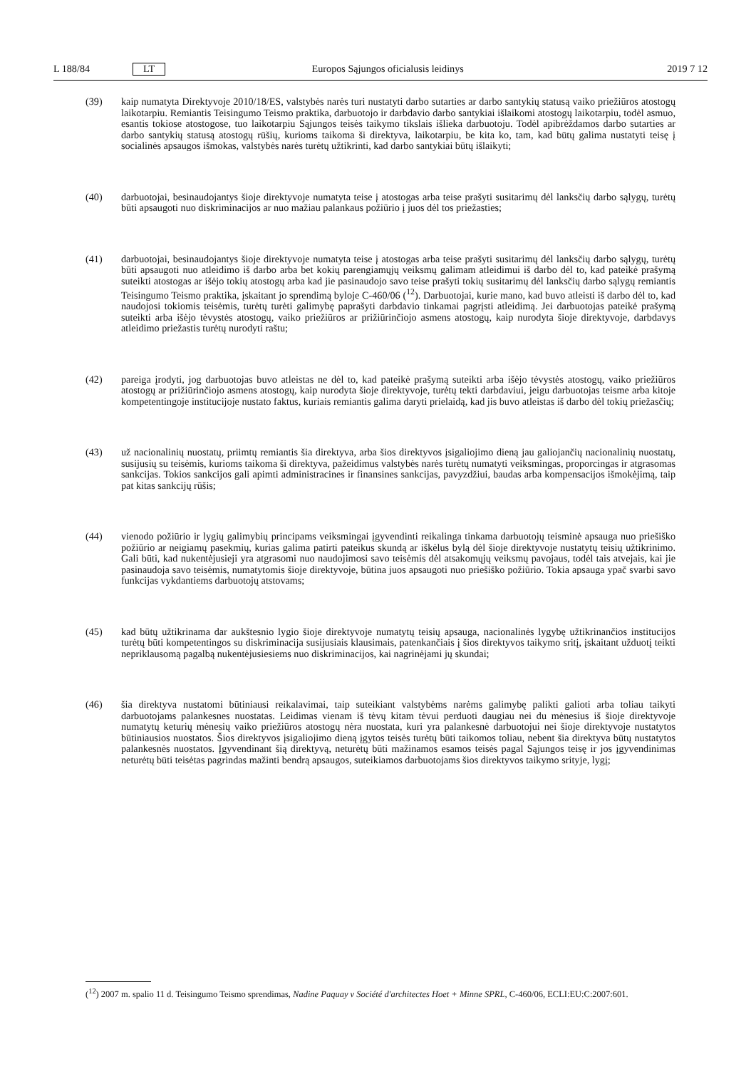L 188/84 LT Europos Sąjungos oficialusis leidinys 2019 7 12
(39) kaip numatyta Direktyvoje 2010/18/ES, valstybės narės turi nustatyti darbo sutarties ar darbo santykių statusą vaiko priežiūros atostogų laikotarpiu. Remiantis Teisingumo Teismo praktika, darbuotojo ir darbdavio darbo santykiai išlaikomi atostogų laikotarpiu, todėl asmuo, esantis tokiose atostogose, tuo laikotarpiu Sąjungos teisės taikymo tikslais išlieka darbuotoju. Todėl apibrėždamos darbo sutarties ar darbo santykių statusą atostogų rūšių, kurioms taikoma ši direktyva, laikotarpiu, be kita ko, tam, kad būtų galima nustatyti teisę į socialinės apsaugos išmokas, valstybės narės turėtų užtikrinti, kad darbo santykiai būtų išlaikyti;
(40) darbuotojai, besinaudojantys šioje direktyvoje numatyta teise į atostogas arba teise prašyti susitarimų dėl lanksčių darbo sąlygų, turėtų būti apsaugoti nuo diskriminacijos ar nuo mažiau palankaus požiūrio į juos dėl tos priežasties;
(41) darbuotojai, besinaudojantys šioje direktyvoje numatyta teise į atostogas arba teise prašyti susitarimų dėl lanksčių darbo sąlygų, turėtų būti apsaugoti nuo atleidimo iš darbo arba bet kokių parengiamųjų veiksmų galimam atleidimui iš darbo dėl to, kad pateikė prašymą suteikti atostogas ar išėjo tokių atostogų arba kad jie pasinaudojo savo teise prašyti tokių susitarimų dėl lanksčių darbo sąlygų remiantis Teisingumo Teismo praktika, įskaitant jo sprendimą byloje C-460/06 (<sup>12</sup>). Darbuotojai, kurie mano, kad buvo atleisti iš darbo dėl to, kad naudojosi tokiomis teisėmis, turėtų turėti galimybę paprašyti darbdavio tinkamai pagrįsti atleidimą. Jei darbuotojas pateikė prašymą suteikti arba išėjo tėvystės atostogų, vaiko priežiūros ar prižiūrinčiojo asmens atostogų, kaip nurodyta šioje direktyvoje, darbdavys atleidimo priežastis turėtų nurodyti raštu;
(42) pareiga įrodyti, jog darbuotojas buvo atleistas ne dėl to, kad pateikė prašymą suteikti arba išėjo tėvystės atostogų, vaiko priežiūros atostogų ar prižiūrinčiojo asmens atostogų, kaip nurodyta šioje direktyvoje, turėtų tekti darbdaviui, jeigu darbuotojas teisme arba kitoje kompetentingoje institucijoje nustato faktus, kuriais remiantis galima daryti prielaidą, kad jis buvo atleistas iš darbo dėl tokių priežasčių;
(43) už nacionalinių nuostatų, priimtų remiantis šia direktyva, arba šios direktyvos įsigaliojimo dieną jau galiojančių nacionalinių nuostatų, susijusių su teisėmis, kurioms taikoma ši direktyva, pažeidimus valstybės narės turėtų numatyti veiksmingas, proporcingas ir atgrasomas sankcijas. Tokios sankcijos gali apimti administracines ir finansines sankcijas, pavyzdžiui, baudas arba kompensacijos išmokėjimą, taip pat kitas sankcijų rūšis;
(44) vienodo požiūrio ir lygių galimybių principams veiksmingai įgyvendinti reikalinga tinkama darbuotojų teisminė apsauga nuo priešiško požiūrio ar neigiamų pasekmių, kurias galima patirti pateikus skundą ar iškėlus bylą dėl šioje direktyvoje nustatytų teisių užtikrinimo. Gali būti, kad nukentėjusieji yra atgrasomi nuo naudojimosi savo teisėmis dėl atsakomųjų veiksmų pavojaus, todėl tais atvejais, kai jie pasinaudoja savo teisėmis, numatytomis šioje direktyvoje, būtina juos apsaugoti nuo priešiško požiūrio. Tokia apsauga ypač svarbi savo funkcijas vykdantiems darbuotojų atstovams;
(45) kad būtų užtikrinama dar aukštesnio lygio šioje direktyvoje numatytų teisių apsauga, nacionalinės lygybę užtikri­nančios institucijos turėtų būti kompetentingos su diskriminacija susijusiais klausimais, patenkančiais į šios direktyvos taikymo sritį, įskaitant užduotį teikti nepriklausomą pagalbą nukentėjusiesiems nuo diskriminacijos, kai nagrinėjami jų skundai;
(46) šia direktyva nustatomi būtiniausi reikalavimai, taip suteikiant valstybėms narėms galimybę palikti galioti arba toliau taikyti darbuotojams palankesnes nuostatas. Leidimas vienam iš tėvų kitam tėvui perduoti daugiau nei du mėnesius iš šioje direktyvoje numatytų keturių mėnesių vaiko priežiūros atostogų nėra nuostata, kuri yra palankesnė darbuotojui nei šioje direktyvoje nustatytos būtiniausios nuostatos. Šios direktyvos įsigaliojimo dieną įgytos teisės turėtų būti taikomos toliau, nebent šia direktyva būtų nustatytos palankesnės nuostatos. Įgyvendinant šią direktyvą, neturėtų būti mažinamos esamos teisės pagal Sąjungos teisę ir jos įgyvendinimas neturėtų būti teisėtas pagrindas mažinti bendrą apsaugos, suteikiamos darbuotojams šios direktyvos taikymo srityje, lygį;
(<sup>12</sup>) 2007 m. spalio 11 d. Teisingumo Teismo sprendimas, Nadine Paquay v Société d'architectes Hoet + Minne SPRL, C-460/06, ECLI:EU:C:2007:601.